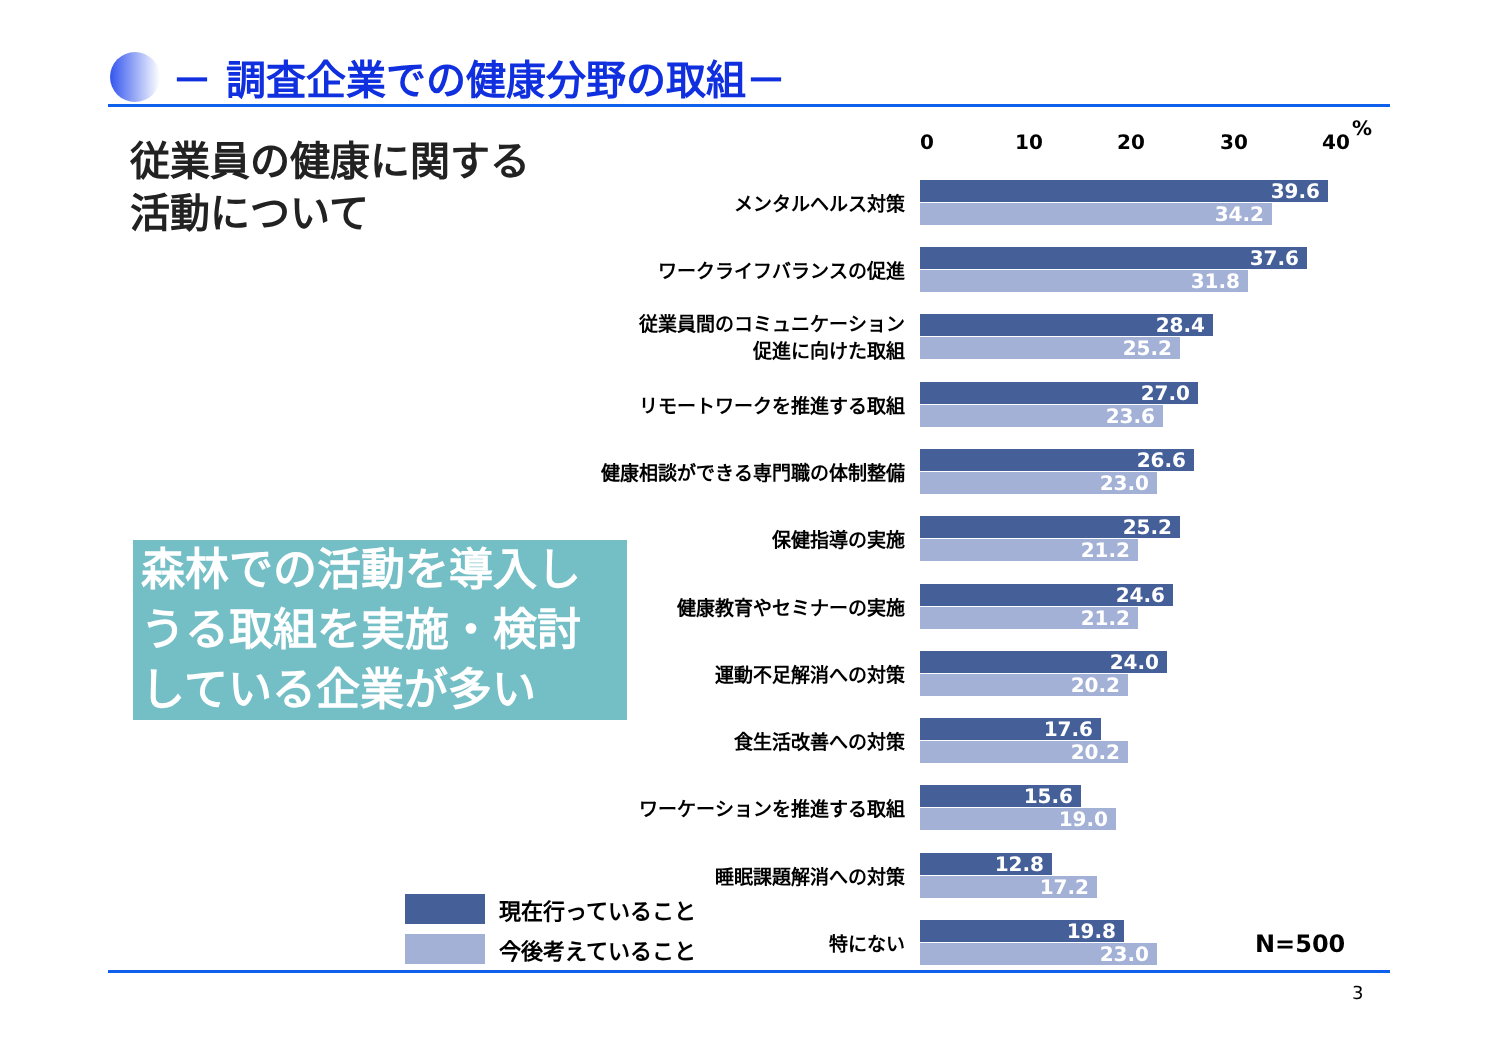－ 調査企業での健康分野の取組－
従業員の健康に関する
活動について
森林での活動を導入しうる取組を実施・検討している企業が多い
0 10 20 30 40
%
メンタルヘルス対策
39.6
34.2
ワークライフバランスの促進
37.6
31.8
従業員間のコミュニケーション
促進に向けた取組
28.4
25.2
リモートワークを推進する取組
27.0
23.6
健康相談ができる専門職の体制整備
26.6
23.0
保健指導の実施
25.2
21.2
健康教育やセミナーの実施
24.6
21.2
運動不足解消への対策
24.0
20.2
食生活改善への対策
17.6
20.2
ワーケーションを推進する取組
15.6
19.0
睡眠課題解消への対策
12.8
17.2
特にない
19.8
23.0
N=500
現在行っていること
今後考えていること
3